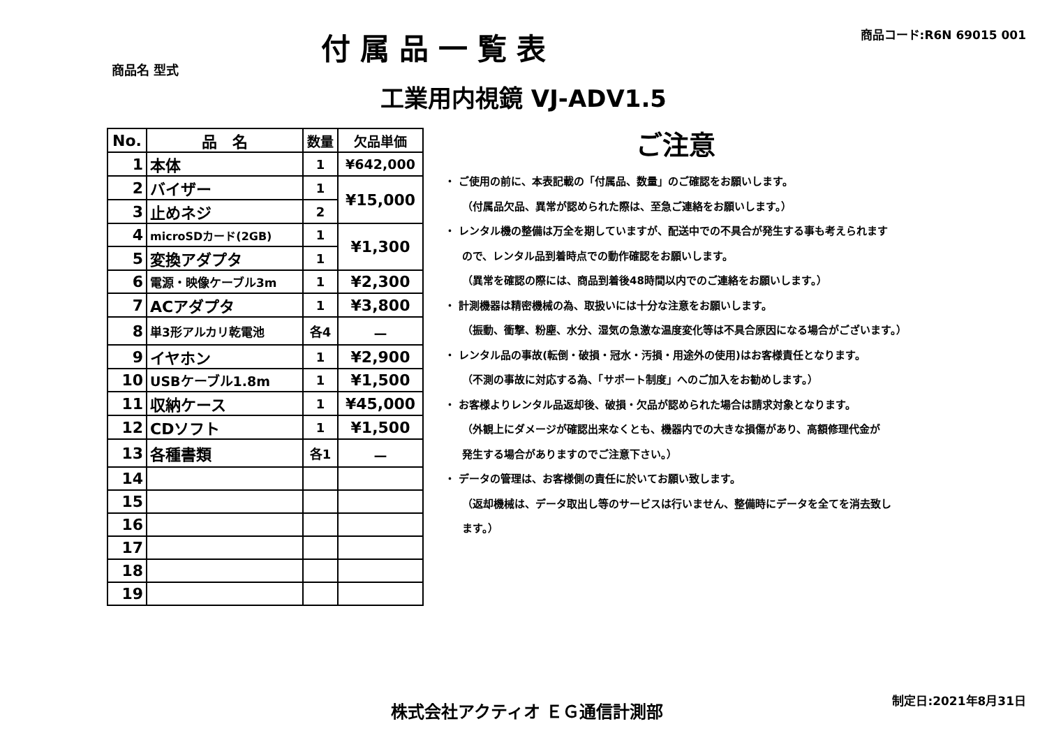付属品一覧表
商品コード:R6N 69015 001
商品名 型式
工業用内視鏡 VJ-ADV1.5
| No. | 品 名 | 数量 | 欠品単価 |
| --- | --- | --- | --- |
| 1 | 本体 | 1 | ¥642,000 |
| 2 | バイザー | 1 | ¥15,000 |
| 3 | 止めネジ | 2 | |
| 4 | microSDカード(2GB) | 1 | ¥1,300 |
| 5 | 変換アダプタ | 1 | |
| 6 | 電源・映像ケーブル3m | 1 | ¥2,300 |
| 7 | ACアダプタ | 1 | ¥3,800 |
| 8 | 単3形アルカリ乾電池 | 各4 | － |
| 9 | イヤホン | 1 | ¥2,900 |
| 10 | USBケーブル1.8m | 1 | ¥1,500 |
| 11 | 収納ケース | 1 | ¥45,000 |
| 12 | CDソフト | 1 | ¥1,500 |
| 13 | 各種書類 | 各1 | － |
| 14 | | | |
| 15 | | | |
| 16 | | | |
| 17 | | | |
| 18 | | | |
| 19 | | | |
ご注意
・ ご使用の前に、本表記載の「付属品、数量」のご確認をお願いします。
（付属品欠品、異常が認められた際は、至急ご連絡をお願いします。）
・ レンタル機の整備は万全を期していますが、配送中での不具合が発生する事も考えられます
ので、レンタル品到着時点での動作確認をお願いします。
（異常を確認の際には、商品到着後48時間以内でのご連絡をお願いします。）
・ 計測機器は精密機械の為、取扱いには十分な注意をお願いします。
（振動、衝撃、粉塵、水分、湿気の急激な温度変化等は不具合原因になる場合がございます。）
・ レンタル品の事故(転倒・破損・冠水・汚損・用途外の使用)はお客様責任となります。
（不測の事故に対応する為、「サポート制度」へのご加入をお勧めします。）
・ お客様よりレンタル品返却後、破損・欠品が認められた場合は請求対象となります。
（外観上にダメージが確認出来なくとも、機器内での大きな損傷があり、高額修理代金が
発生する場合がありますのでご注意下さい。）
・ データの管理は、お客様側の責任に於いてお願い致します。
（返却機械は、データ取出し等のサービスは行いません、整備時にデータを全てを消去致し
ます。）
株式会社アクティオ ＥＧ通信計測部 制定日:2021年8月31日